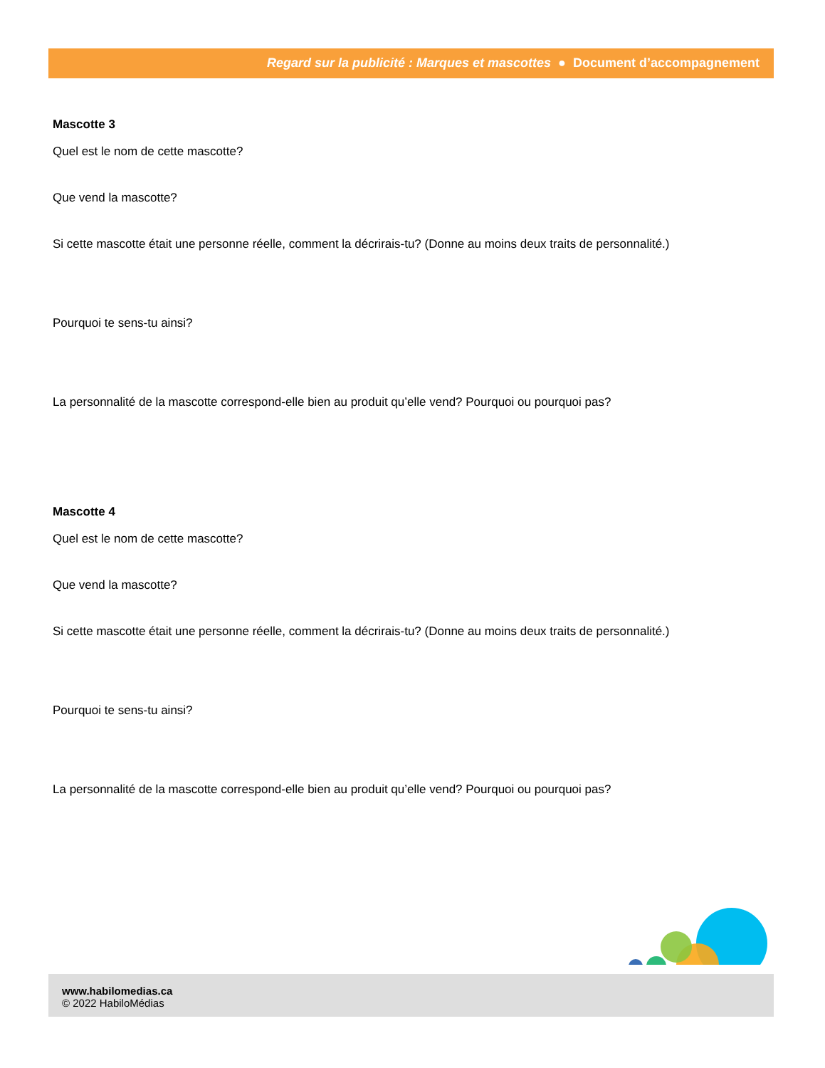Regard sur la publicité : Marques et mascottes ● Document d’accompagnement
Mascotte 3
Quel est le nom de cette mascotte?
Que vend la mascotte?
Si cette mascotte était une personne réelle, comment la décrirais-tu? (Donne au moins deux traits de personnalité.)
Pourquoi te sens-tu ainsi?
La personnalité de la mascotte correspond-elle bien au produit qu’elle vend? Pourquoi ou pourquoi pas?
Mascotte 4
Quel est le nom de cette mascotte?
Que vend la mascotte?
Si cette mascotte était une personne réelle, comment la décrirais-tu? (Donne au moins deux traits de personnalité.)
Pourquoi te sens-tu ainsi?
La personnalité de la mascotte correspond-elle bien au produit qu’elle vend? Pourquoi ou pourquoi pas?
www.habilomedias.ca
© 2022 HabiloMédias